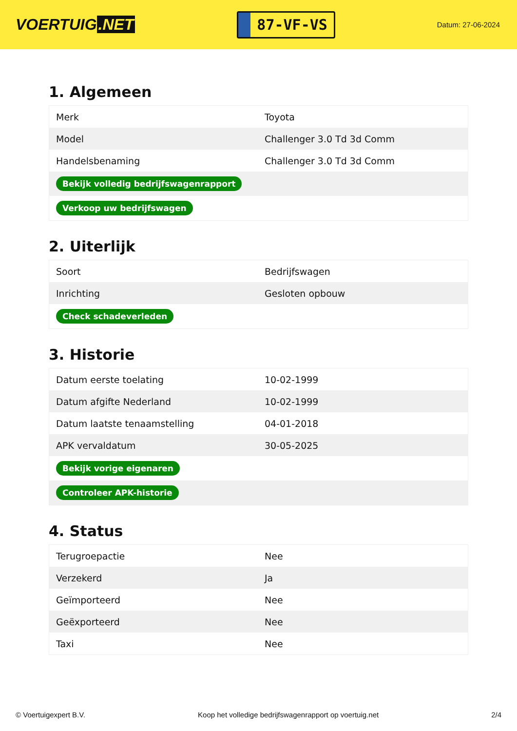VOERTUIG.NET
87-VF-VS
Datum: 27-06-2024
1. Algemeen
| Merk | Toyota |
| Model | Challenger 3.0 Td 3d Comm |
| Handelsbenaming | Challenger 3.0 Td 3d Comm |
| Bekijk volledig bedrijfswagenrapport | |
| Verkoop uw bedrijfswagen | |
2. Uiterlijk
| Soort | Bedrijfswagen |
| Inrichting | Gesloten opbouw |
| Check schadeverleden | |
3. Historie
| Datum eerste toelating | 10-02-1999 |
| Datum afgifte Nederland | 10-02-1999 |
| Datum laatste tenaamstelling | 04-01-2018 |
| APK vervaldatum | 30-05-2025 |
| Bekijk vorige eigenaren | |
| Controleer APK-historie | |
4. Status
| Terugroepactie | Nee |
| Verzekerd | Ja |
| Geïmporteerd | Nee |
| Geëxporteerd | Nee |
| Taxi | Nee |
© Voertuigexpert B.V. Koop het volledige bedrijfswagenrapport op voertuig.net 2/4